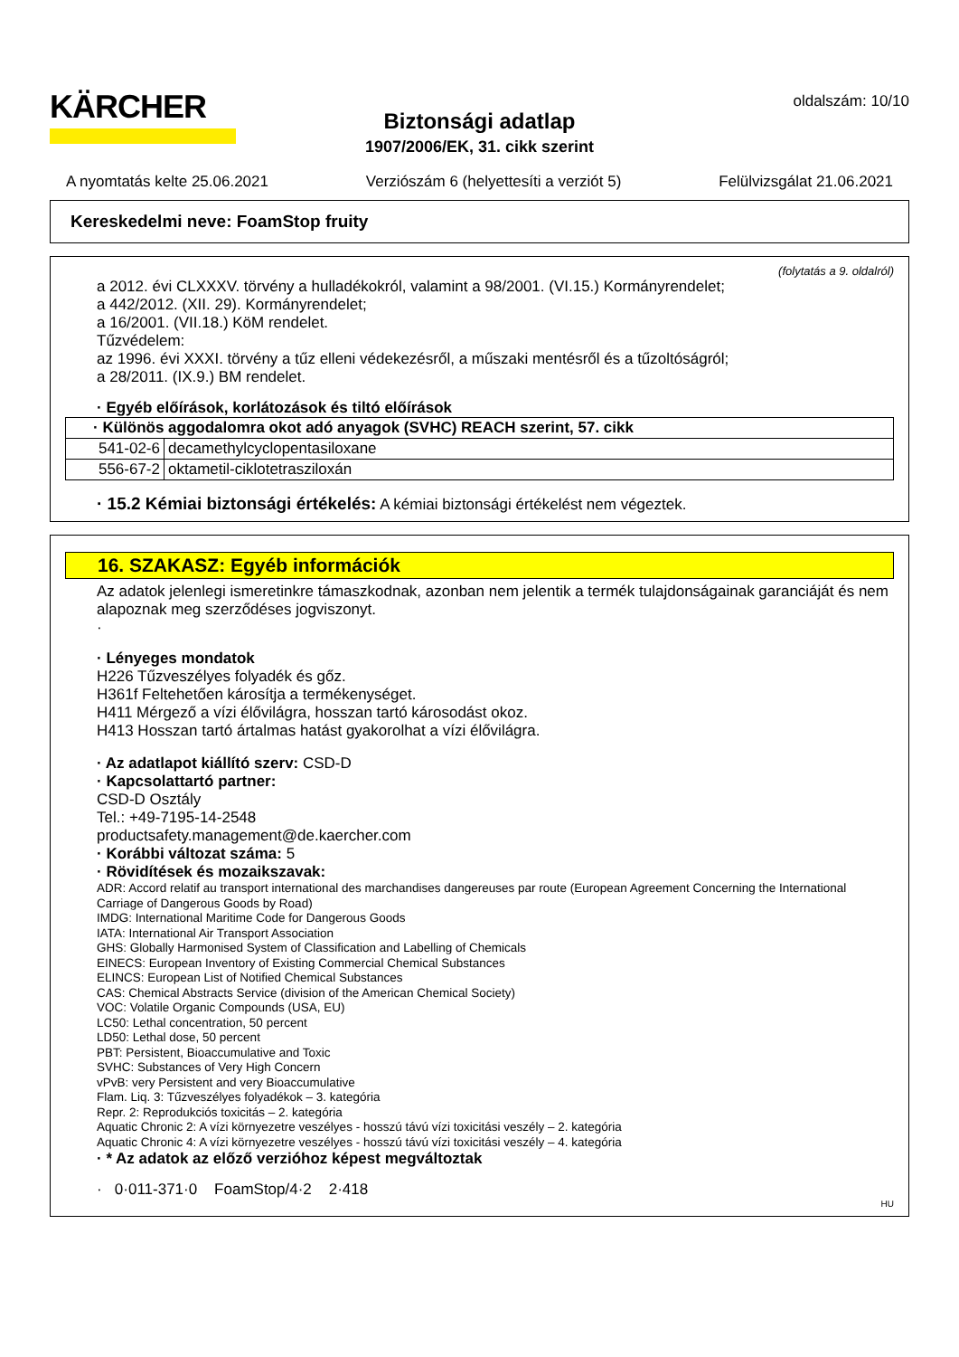KÄRCHER
Biztonsági adatlap
1907/2006/EK, 31. cikk szerint
oldalszám: 10/10
A nyomtatás kelte 25.06.2021 Verziószám 6 (helyettesíti a verziót 5) Felülvizsgálat 21.06.2021
Kereskedelmi neve: FoamStop fruity
(folytatás a 9. oldalról)
a 2012. évi CLXXXV. törvény a hulladékokról, valamint a 98/2001. (VI.15.) Kormányrendelet;
a 442/2012. (XII. 29). Kormányrendelet;
a 16/2001. (VII.18.) KöM rendelet.
Tűzvédelem:
az 1996. évi XXXI. törvény a tűz elleni védekezésről, a műszaki mentésről és a tűzoltóságról;
a 28/2011. (IX.9.) BM rendelet.
· Egyéb előírások, korlátozások és tiltó előírások
| · Különös aggodalomra okot adó anyagok (SVHC) REACH szerint, 57. cikk | |
| --- | --- |
| 541-02-6 | decamethylcyclopentasiloxane |
| 556-67-2 | oktametil-ciklotetrasziloxán |
· 15.2 Kémiai biztonsági értékelés: A kémiai biztonsági értékelést nem végeztek.
16. SZAKASZ: Egyéb információk
Az adatok jelenlegi ismeretinkre támaszkodnak, azonban nem jelentik a termék tulajdonságainak garanciáját és nem alapoznak meg szerződéses jogviszonyt.
·
· Lényeges mondatok
H226 Tűzveszélyes folyadék és gőz.
H361f Feltehetően károsítja a termékenységet.
H411 Mérgező a vízi élővilágra, hosszan tartó károsodást okoz.
H413 Hosszan tartó ártalmas hatást gyakorolhat a vízi élővilágra.
· Az adatlapot kiállító szerv: CSD-D
· Kapcsolattartó partner:
CSD-D Osztály
Tel.: +49-7195-14-2548
productsafety.management@de.kaercher.com
· Korábbi változat száma: 5
· Rövidítések és mozaikszavak:
ADR: Accord relatif au transport international des marchandises dangereuses par route (European Agreement Concerning the International Carriage of Dangerous Goods by Road)
IMDG: International Maritime Code for Dangerous Goods
IATA: International Air Transport Association
GHS: Globally Harmonised System of Classification and Labelling of Chemicals
EINECS: European Inventory of Existing Commercial Chemical Substances
ELINCS: European List of Notified Chemical Substances
CAS: Chemical Abstracts Service (division of the American Chemical Society)
VOC: Volatile Organic Compounds (USA, EU)
LC50: Lethal concentration, 50 percent
LD50: Lethal dose, 50 percent
PBT: Persistent, Bioaccumulative and Toxic
SVHC: Substances of Very High Concern
vPvB: very Persistent and very Bioaccumulative
Flam. Liq. 3: Tűzveszélyes folyadékok – 3. kategória
Repr. 2: Reprodukciós toxicitás – 2. kategória
Aquatic Chronic 2: A vízi környezetre veszélyes - hosszú távú vízi toxicitási veszély – 2. kategória
Aquatic Chronic 4: A vízi környezetre veszélyes - hosszú távú vízi toxicitási veszély – 4. kategória
· * Az adatok az előző verzióhoz képest megváltoztak
· 0·011-371·0 FoamStop/4·2 2·418
HU